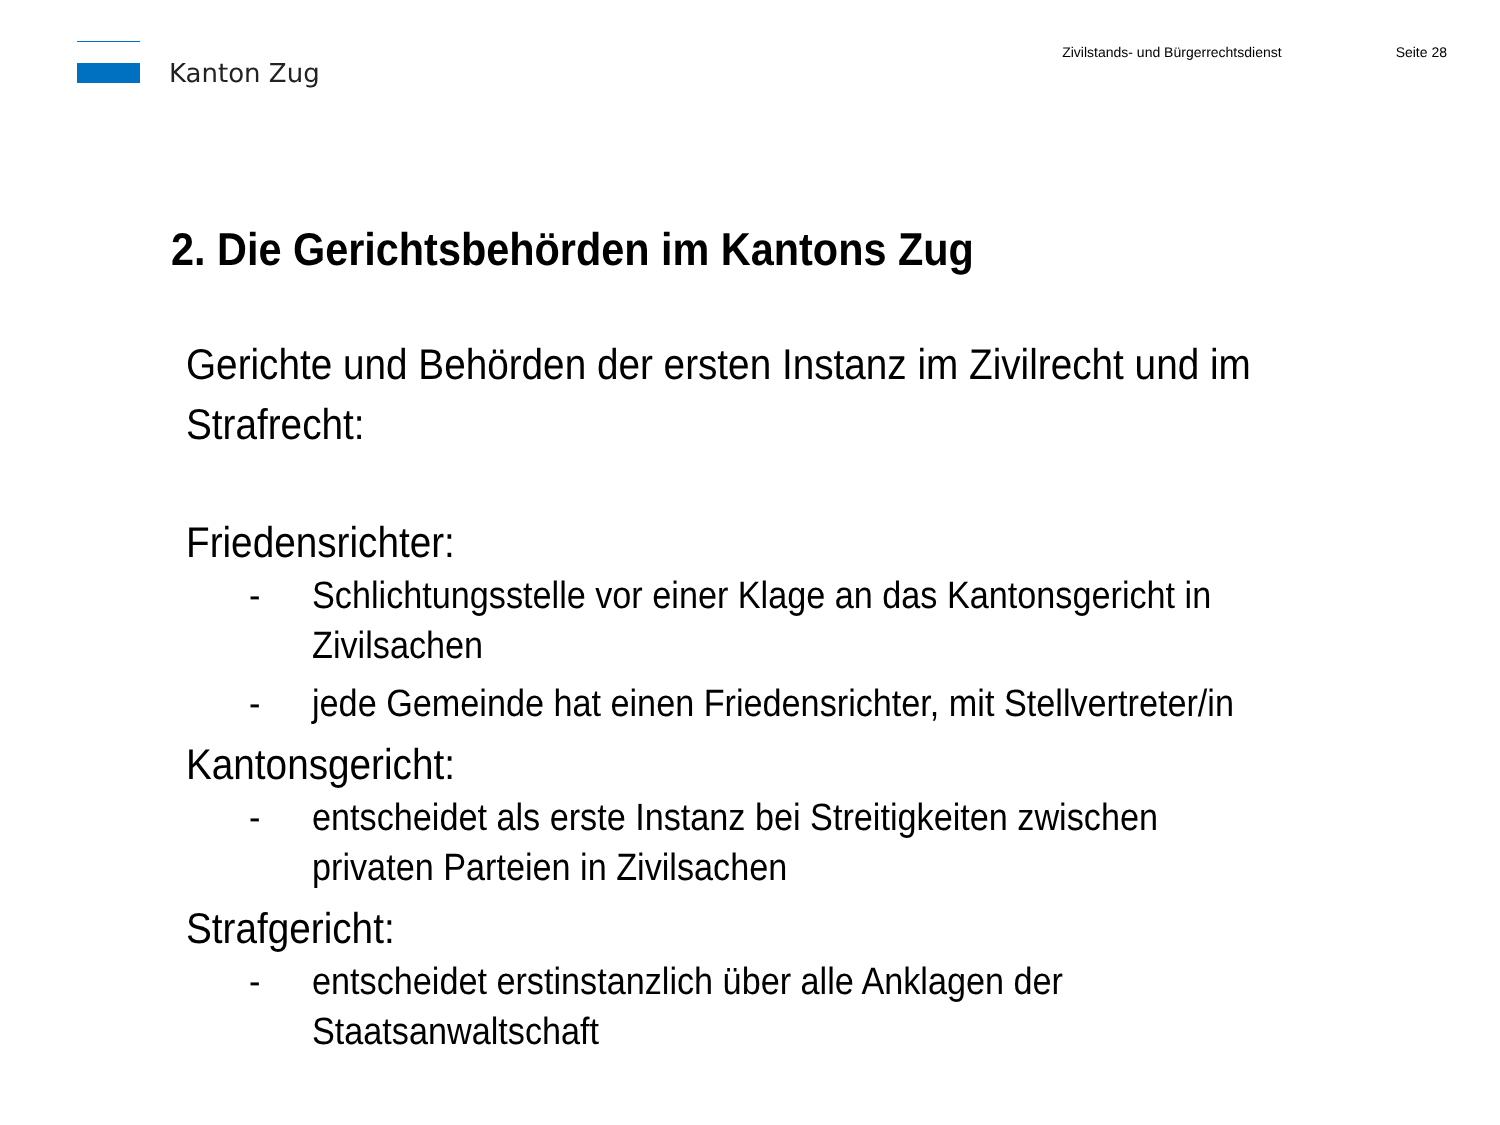Kanton Zug
Zivilstands- und Bürgerrechtsdienst
Seite 28
2. Die Gerichtsbehörden im Kantons Zug
Gerichte und Behörden der ersten Instanz im Zivilrecht und im Strafrecht:
Friedensrichter:
- Schlichtungsstelle vor einer Klage an das Kantonsgericht in Zivilsachen
- jede Gemeinde hat einen Friedensrichter, mit Stellvertreter/in
Kantonsgericht:
- entscheidet als erste Instanz bei Streitigkeiten zwischen privaten Parteien in Zivilsachen
Strafgericht:
- entscheidet erstinstanzlich über alle Anklagen der Staatsanwaltschaft